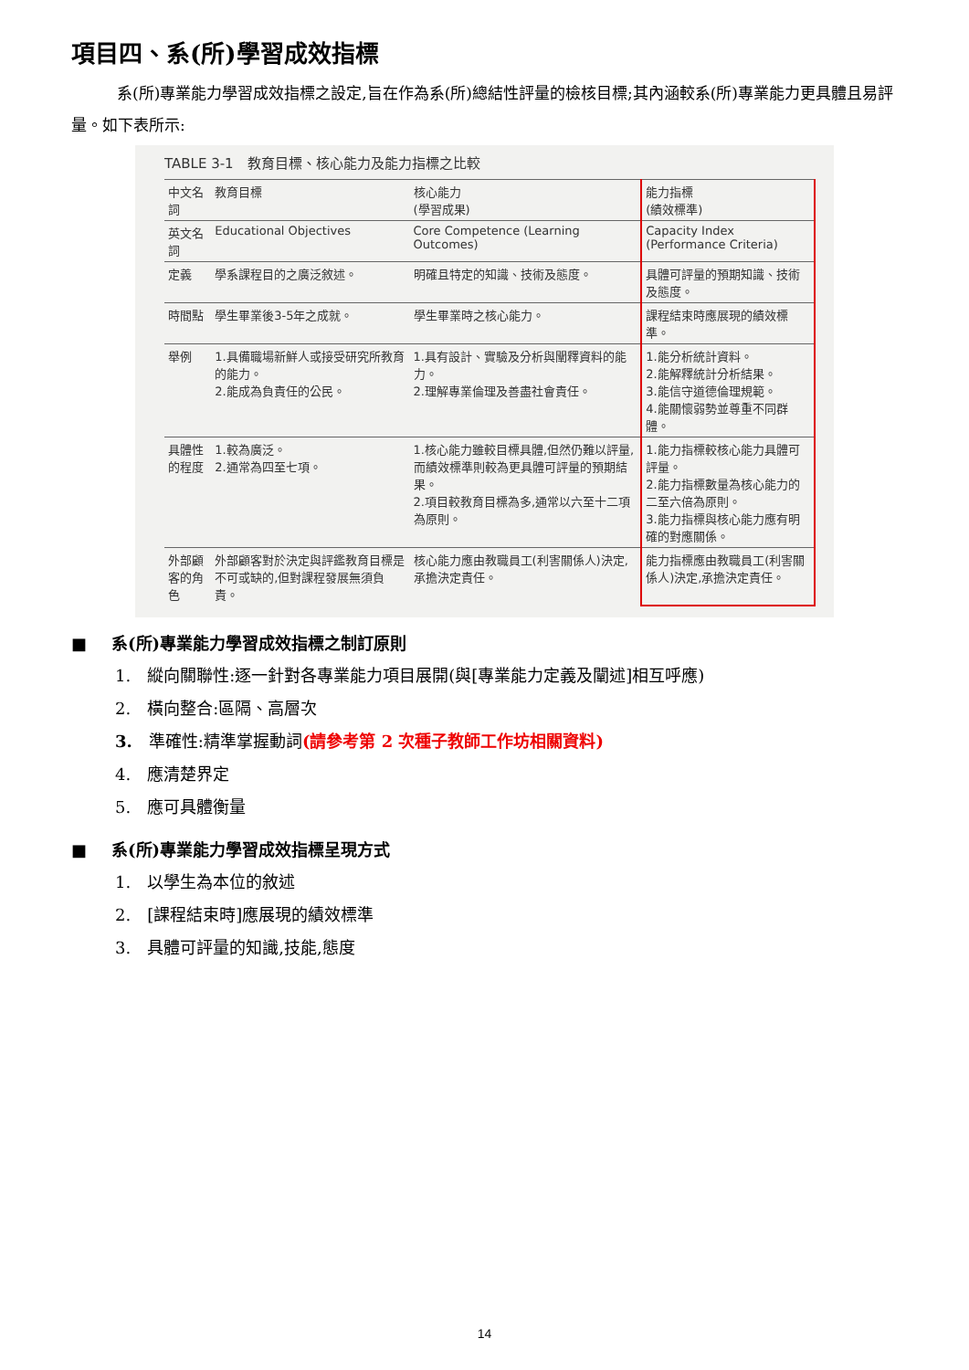項目四、系(所)學習成效指標
系(所)專業能力學習成效指標之設定,旨在作為系(所)總結性評量的檢核目標;其內涵較系(所)專業能力更具體且易評量。如下表所示:
TABLE 3-1　教育目標、核心能力及能力指標之比較
| 中文名詞 | 教育目標 | 核心能力 (學習成果) | 能力指標 (績效標準) |
| --- | --- | --- | --- |
| 英文名詞 | Educational Objectives | Core Competence (Learning Outcomes) | Capacity Index (Performance Criteria) |
| 定義 | 學系課程目的之廣泛敘述。 | 明確且特定的知識、技術及態度。 | 具體可評量的預期知識、技術及態度。 |
| 時間點 | 學生畢業後3-5年之成就。 | 學生畢業時之核心能力。 | 課程結束時應展現的績效標準。 |
| 舉例 | 1.具備職場新鮮人或接受研究所教育的能力。 2.能成為負責任的公民。 | 1.具有設計、實驗及分析與闡釋資料的能力。 2.理解專業倫理及善盡社會責任。 | 1.能分析統計資料。 2.能解釋統計分析結果。 3.能信守道德倫理規範。 4.能關懷弱勢並尊重不同群體。 |
| 具體性的程度 | 1.較為廣泛。 2.通常為四至七項。 | 1.核心能力雖較目標具體,但然仍難以評量,而績效標準則較為更具體可評量的預期結果。 2.項目較教育目標為多,通常以六至十二項為原則。 | 1.能力指標較核心能力具體可評量。 2.能力指標數量為核心能力的二至六倍為原則。 3.能力指標與核心能力應有明確的對應關係。 |
| 外部顧客的角色 | 外部顧客對於決定與評鑑教育目標是不可或缺的,但對課程發展無須負責。 | 核心能力應由教職員工(利害關係人)決定,承擔決定責任。 | 能力指標應由教職員工(利害關係人)決定,承擔決定責任。 |
■ 系(所)專業能力學習成效指標之制訂原則
1.　縱向關聯性:逐一針對各專業能力項目展開(與[專業能力定義及闡述]相互呼應)
2.　橫向整合:區隔、高層次
3.　準確性:精準掌握動詞(請參考第 2 次種子教師工作坊相關資料)
4.　應清楚界定
5.　應可具體衡量
■ 系(所)專業能力學習成效指標呈現方式
1.　以學生為本位的敘述
2.　[課程結束時]應展現的績效標準
3.　具體可評量的知識,技能,態度
14